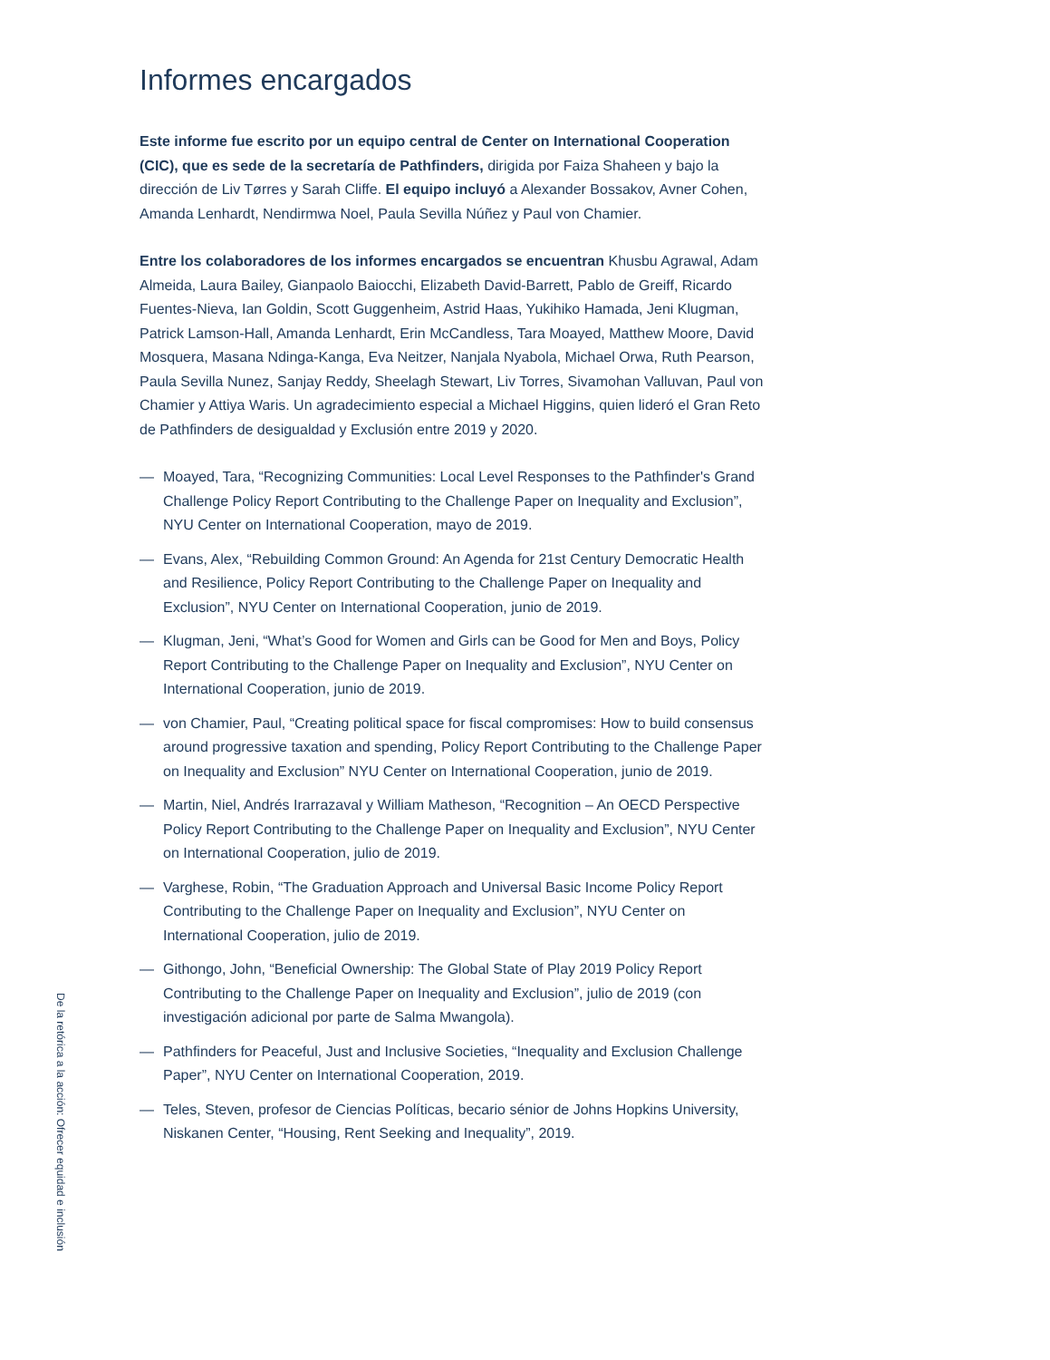Informes encargados
Este informe fue escrito por un equipo central de Center on International Cooperation (CIC), que es sede de la secretaría de Pathfinders, dirigida por Faiza Shaheen y bajo la dirección de Liv Tørres y Sarah Cliffe. El equipo incluyó a Alexander Bossakov, Avner Cohen, Amanda Lenhardt, Nendirmwa Noel, Paula Sevilla Núñez y Paul von Chamier.
Entre los colaboradores de los informes encargados se encuentran Khusbu Agrawal, Adam Almeida, Laura Bailey, Gianpaolo Baiocchi, Elizabeth David-Barrett, Pablo de Greiff, Ricardo Fuentes-Nieva, Ian Goldin, Scott Guggenheim, Astrid Haas, Yukihiko Hamada, Jeni Klugman, Patrick Lamson-Hall, Amanda Lenhardt, Erin McCandless, Tara Moayed, Matthew Moore, David Mosquera, Masana Ndinga-Kanga, Eva Neitzer, Nanjala Nyabola, Michael Orwa, Ruth Pearson, Paula Sevilla Nunez, Sanjay Reddy, Sheelagh Stewart, Liv Torres, Sivamohan Valluvan, Paul von Chamier y Attiya Waris. Un agradecimiento especial a Michael Higgins, quien lideró el Gran Reto de Pathfinders de desigualdad y Exclusión entre 2019 y 2020.
— Moayed, Tara, “Recognizing Communities: Local Level Responses to the Pathfinder's Grand Challenge Policy Report Contributing to the Challenge Paper on Inequality and Exclusion”, NYU Center on International Cooperation, mayo de 2019.
— Evans, Alex, “Rebuilding Common Ground: An Agenda for 21st Century Democratic Health and Resilience, Policy Report Contributing to the Challenge Paper on Inequality and Exclusion”, NYU Center on International Cooperation, junio de 2019.
— Klugman, Jeni, “What’s Good for Women and Girls can be Good for Men and Boys, Policy Report Contributing to the Challenge Paper on Inequality and Exclusion”, NYU Center on International Cooperation, junio de 2019.
— von Chamier, Paul, “Creating political space for fiscal compromises: How to build consensus around progressive taxation and spending, Policy Report Contributing to the Challenge Paper on Inequality and Exclusion” NYU Center on International Cooperation, junio de 2019.
— Martin, Niel, Andrés Irarrazaval y William Matheson, “Recognition – An OECD Perspective Policy Report Contributing to the Challenge Paper on Inequality and Exclusion”, NYU Center on International Cooperation, julio de 2019.
— Varghese, Robin, “The Graduation Approach and Universal Basic Income Policy Report Contributing to the Challenge Paper on Inequality and Exclusion”, NYU Center on International Cooperation, julio de 2019.
— Githongo, John, “Beneficial Ownership: The Global State of Play 2019 Policy Report Contributing to the Challenge Paper on Inequality and Exclusion”, julio de 2019 (con investigación adicional por parte de Salma Mwangola).
— Pathfinders for Peaceful, Just and Inclusive Societies, “Inequality and Exclusion Challenge Paper”, NYU Center on International Cooperation, 2019.
— Teles, Steven, profesor de Ciencias Políticas, becario sénior de Johns Hopkins University, Niskanen Center, “Housing, Rent Seeking and Inequality”, 2019.
De la retórica a la acción: Ofrecer equidad e inclusión